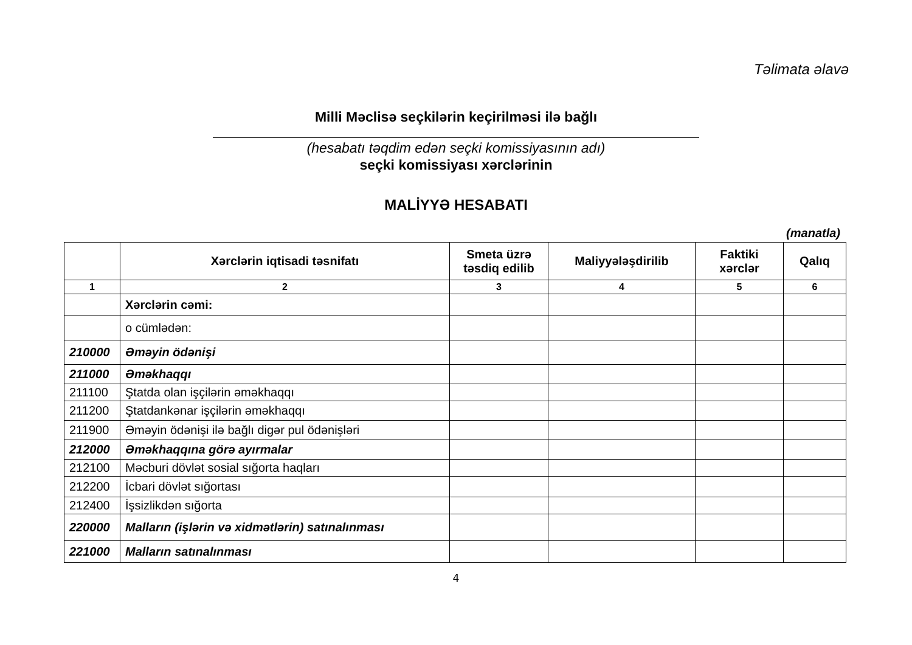Təlimata əlavə
Milli Məclisə seçkilərin keçirilməsi ilə bağlı
(hesabatı təqdim edən seçki komissiyasının adı)
seçki komissiyası xərclərinin
MALİYYƏ HESABATI
(manatla)
| | Xərclərin iqtisadi təsnifatı | Smeta üzrə təsdiq edilib | Maliyyələşdirilib | Faktiki xərclər | Qalıq |
| --- | --- | --- | --- | --- | --- |
| 1 | 2 | 3 | 4 | 5 | 6 |
| | Xərclərin cəmi: | | | | |
| | o cümlədən: | | | | |
| 210000 | Əməyin ödənişi | | | | |
| 211000 | Əməkhaqqı | | | | |
| 211100 | Ştatda olan işçilərin əməkhaqqı | | | | |
| 211200 | Ştatdankənar işçilərin əməkhaqqı | | | | |
| 211900 | Əməyin ödənişi ilə bağlı digər pul ödənişləri | | | | |
| 212000 | Əməkhaqqına görə ayırmalar | | | | |
| 212100 | Məcburi dövlət sosial sığorta haqları | | | | |
| 212200 | İcbari dövlət sığortası | | | | |
| 212400 | İşsizlikdən sığorta | | | | |
| 220000 | Malların (işlərin və xidmətlərin) satınalınması | | | | |
| 221000 | Malların satınalınması | | | | |
4